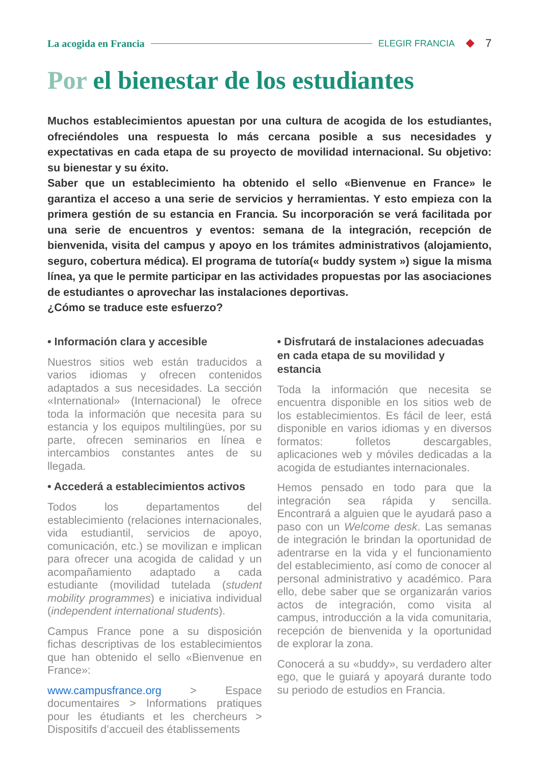La acogida en Francia ELEGIR FRANCIA 7
Por el bienestar de los estudiantes
Muchos establecimientos apuestan por una cultura de acogida de los estudiantes, ofreciéndoles una respuesta lo más cercana posible a sus necesidades y expectativas en cada etapa de su proyecto de movilidad internacional. Su objetivo: su bienestar y su éxito.
Saber que un establecimiento ha obtenido el sello «Bienvenue en France» le garantiza el acceso a una serie de servicios y herramientas. Y esto empieza con la primera gestión de su estancia en Francia. Su incorporación se verá facilitada por una serie de encuentros y eventos: semana de la integración, recepción de bienvenida, visita del campus y apoyo en los trámites administrativos (alojamiento, seguro, cobertura médica). El programa de tutoría(« buddy system ») sigue la misma línea, ya que le permite participar en las actividades propuestas por las asociaciones de estudiantes o aprovechar las instalaciones deportivas.
¿Cómo se traduce este esfuerzo?
• Información clara y accesible
Nuestros sitios web están traducidos a varios idiomas y ofrecen contenidos adaptados a sus necesidades. La sección «International» (Internacional) le ofrece toda la información que necesita para su estancia y los equipos multilingües, por su parte, ofrecen seminarios en línea e intercambios constantes antes de su llegada.
• Accederá a establecimientos activos
Todos los departamentos del establecimiento (relaciones internacionales, vida estudiantil, servicios de apoyo, comunicación, etc.) se movilizan e implican para ofrecer una acogida de calidad y un acompañamiento adaptado a cada estudiante (movilidad tutelada (student mobility programmes) e iniciativa individual (independent international students).
Campus France pone a su disposición fichas descriptivas de los establecimientos que han obtenido el sello «Bienvenue en France»:
www.campusfrance.org > Espace documentaires > Informations pratiques pour les étudiants et les chercheurs > Dispositifs d’accueil des établissements
• Disfrutará de instalaciones adecuadas en cada etapa de su movilidad y estancia
Toda la información que necesita se encuentra disponible en los sitios web de los establecimientos. Es fácil de leer, está disponible en varios idiomas y en diversos formatos: folletos descargables, aplicaciones web y móviles dedicadas a la acogida de estudiantes internacionales.
Hemos pensado en todo para que la integración sea rápida y sencilla. Encontrará a alguien que le ayudará paso a paso con un Welcome desk. Las semanas de integración le brindan la oportunidad de adentrarse en la vida y el funcionamiento del establecimiento, así como de conocer al personal administrativo y académico. Para ello, debe saber que se organizarán varios actos de integración, como visita al campus, introducción a la vida comunitaria, recepción de bienvenida y la oportunidad de explorar la zona.
Conocerá a su «buddy», su verdadero alter ego, que le guiará y apoyará durante todo su periodo de estudios en Francia.